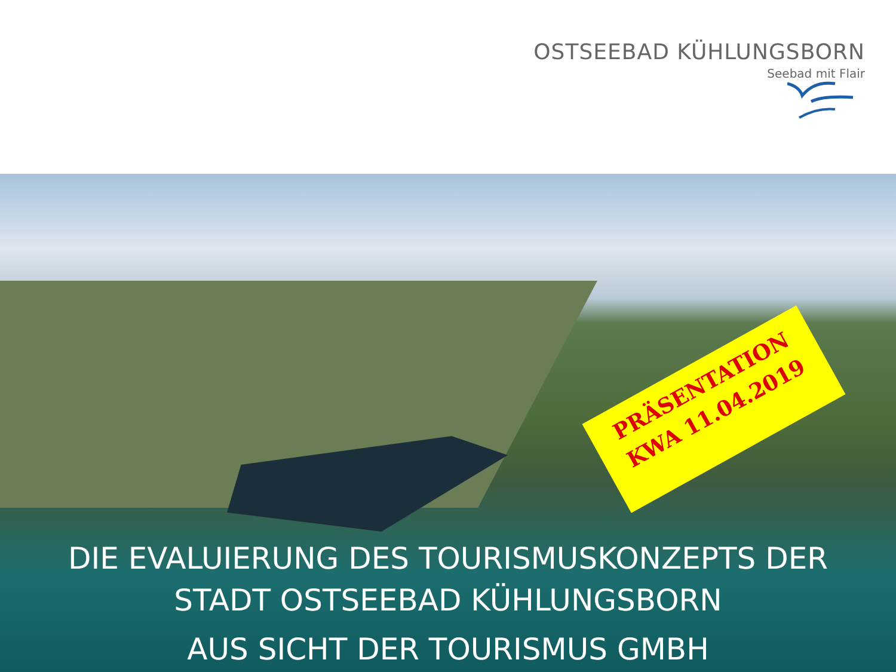OSTSEEBAD KÜHLUNGSBORN
Seebad mit Flair
PRÄSENTATION
KWA 11.04.2019
DIE EVALUIERUNG DES TOURISMUSKONZEPTS DER
STADT OSTSEEBAD KÜHLUNGSBORN
AUS SICHT DER TOURISMUS GMBH